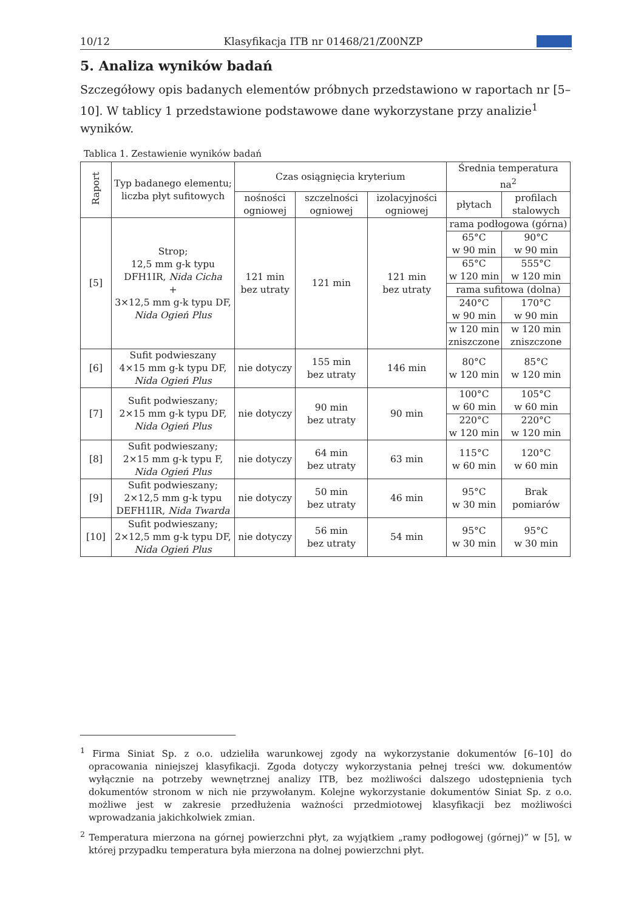10/12 Klasyfikacja ITB nr 01468/21/Z00NZP
5. Analiza wyników badań
Szczegółowy opis badanych elementów próbnych przedstawiono w raportach nr [5–10]. W tablicy 1 przedstawione podstawowe dane wykorzystane przy analizie<sup>1</sup> wyników.
Tablica 1. Zestawienie wyników badań
| Raport | Typ badanego elementu; liczba płyt sufitowych | Czas osiągnięcia kryterium | | | Średnia temperatura na<sup>2</sup> | |
| --- | --- | --- | --- | --- | --- | --- |
| | | nośności ogniowej | szczelności ogniowej | izolacyjności ogniowej | płytach | profilach stalowych |
| [5] | Strop; 12,5 mm g-k typu DFH1IR, Nida Cicha + 3×12,5 mm g-k typu DF, Nida Ogień Plus | 121 min bez utraty | 121 min | 121 min bez utraty | rama podłogowa (górna) | |
| | | | | | 65°C w 90 min | 90°C w 90 min |
| | | | | | 65°C w 120 min | 555°C w 120 min |
| | | | | | rama sufitowa (dolna) | |
| | | | | | 240°C w 90 min | 170°C w 90 min |
| | | | | | w 120 min zniszczone | w 120 min zniszczone |
| [6] | Sufit podwieszany 4×15 mm g-k typu DF, Nida Ogień Plus | nie dotyczy | 155 min bez utraty | 146 min | 80°C w 120 min | 85°C w 120 min |
| [7] | Sufit podwieszany; 2×15 mm g-k typu DF, Nida Ogień Plus | nie dotyczy | 90 min bez utraty | 90 min | 100°C w 60 min | 105°C w 60 min |
| | | | | | 220°C w 120 min | 220°C w 120 min |
| [8] | Sufit podwieszany; 2×15 mm g-k typu F, Nida Ogień Plus | nie dotyczy | 64 min bez utraty | 63 min | 115°C w 60 min | 120°C w 60 min |
| [9] | Sufit podwieszany; 2×12,5 mm g-k typu DEFH1IR, Nida Twarda | nie dotyczy | 50 min bez utraty | 46 min | 95°C w 30 min | Brak pomiarów |
| [10] | Sufit podwieszany; 2×12,5 mm g-k typu DF, Nida Ogień Plus | nie dotyczy | 56 min bez utraty | 54 min | 95°C w 30 min | 95°C w 30 min |
<sup>1</sup> Firma Siniat Sp. z o.o. udzieliła warunkowej zgody na wykorzystanie dokumentów [6–10] do opracowania niniejszej klasyfikacji. Zgoda dotyczy wykorzystania pełnej treści ww. dokumentów wyłącznie na potrzeby wewnętrznej analizy ITB, bez możliwości dalszego udostępnienia tych dokumentów stronom w nich nie przywołanym. Kolejne wykorzystanie dokumentów Siniat Sp. z o.o. możliwe jest w zakresie przedłużenia ważności przedmiotowej klasyfikacji bez możliwości wprowadzania jakichkolwiek zmian.
<sup>2</sup> Temperatura mierzona na górnej powierzchni płyt, za wyjątkiem „ramy podłogowej (górnej)” w [5], w której przypadku temperatura była mierzona na dolnej powierzchni płyt.